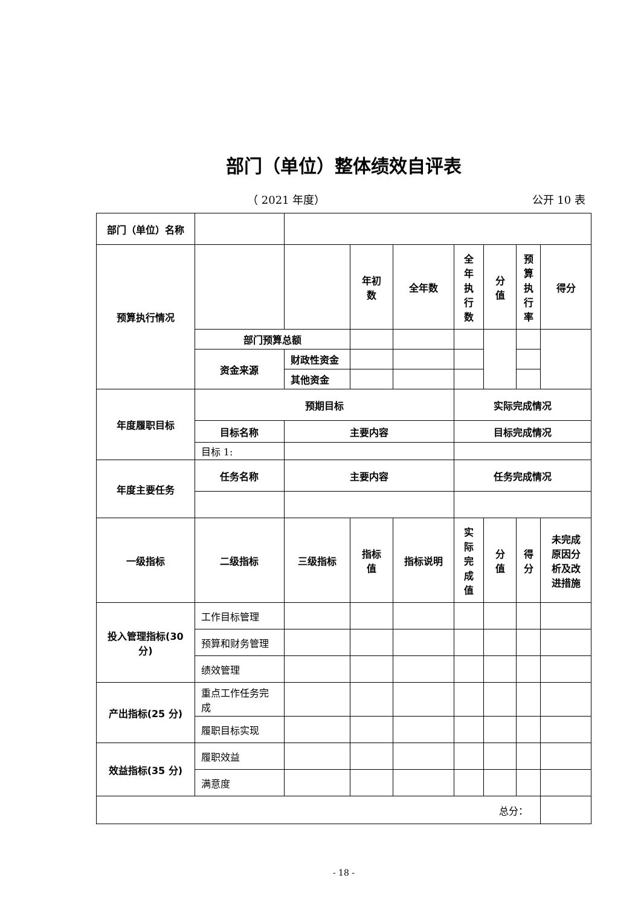部门（单位）整体绩效自评表
（ 2021 年度） 公开 10 表
| 部门（单位）名称 | | | | | | | | |
| 预算执行情况 | | | 年初 数 | 全年数 | 全 年 执 行 数 | 分 值 | 预 算 执 行 率 | 得分 |
| | 部门预算总额 | | | | | | | |
| | 资金来源 | 财政性资金 | | | | | | |
| | | 其他资金 | | | | | | |
| 年度履职目标 | 预期目标 | | | | 实际完成情况 | | | |
| | 目标名称 | 主要内容 | | | 目标完成情况 | | | |
| | 目标 1: | | | | | | | |
| 年度主要任务 | 任务名称 | 主要内容 | | | 任务完成情况 | | | |
| 一级指标 | 二级指标 | 三级指标 | 指标 值 | 指标说明 | 实 际 完 成 值 | 分 值 | 得 分 | 未完成 原因分 析及改 进措施 |
| 投入管理指标(30 分) | 工作目标管理 | | | | | | | |
| | 预算和财务管理 | | | | | | | |
| | 绩效管理 | | | | | | | |
| 产出指标(25 分) | 重点工作任务完 成 | | | | | | | |
| | 履职目标实现 | | | | | | | |
| 效益指标(35 分) | 履职效益 | | | | | | | |
| | 满意度 | | | | | | | |
| 总分： | | | | | | | | |
- 18 -